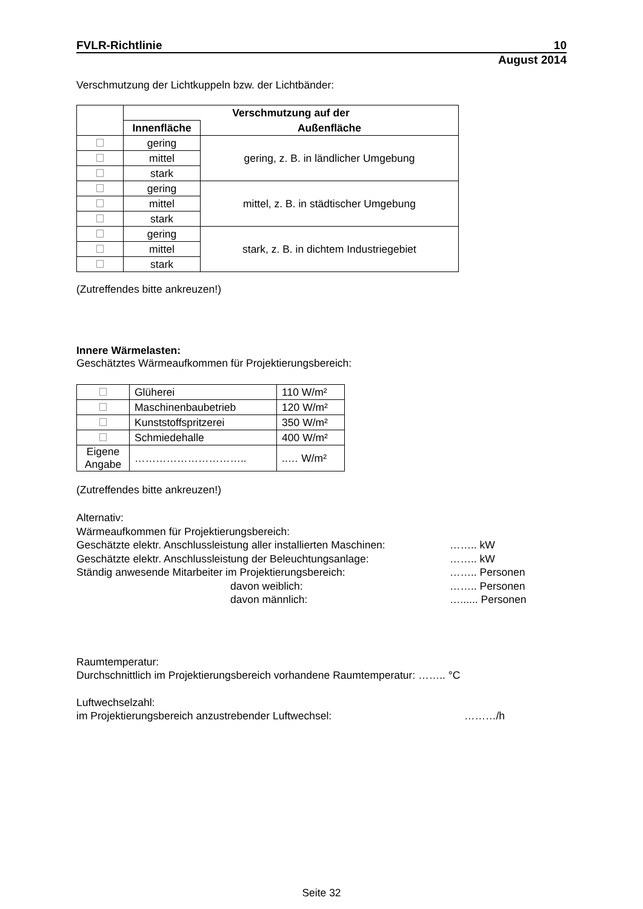FVLR-Richtlinie 10
August 2014
Verschmutzung der Lichtkuppeln bzw. der Lichtbänder:
| | Verschmutzung auf der | |
| --- | --- | --- |
| | Innenfläche | Außenfläche |
| | gering | gering, z. B. in ländlicher Umgebung |
| | mittel | |
| | stark | |
| | gering | mittel, z. B. in städtischer Umgebung |
| | mittel | |
| | stark | |
| | gering | stark, z. B. in dichtem Industriegebiet |
| | mittel | |
| | stark | |
(Zutreffendes bitte ankreuzen!)
Innere Wärmelasten:
Geschätztes Wärmeaufkommen für Projektierungsbereich:
| | Glüherei | 110 W/m² |
| | Maschinenbaubetrieb | 120 W/m² |
| | Kunststoffspritzerei | 350 W/m² |
| | Schmiedehalle | 400 W/m² |
| Eigene Angabe | ………………………….. | ..… W/m² |
(Zutreffendes bitte ankreuzen!)
Alternativ:
Wärmeaufkommen für Projektierungsbereich:
Geschätzte elektr. Anschlussleistung aller installierten Maschinen: …….. kW
Geschätzte elektr. Anschlussleistung der Beleuchtungsanlage: …….. kW
Ständig anwesende Mitarbeiter im Projektierungsbereich: …….. Personen
davon weiblich: …….. Personen
davon männlich: …...... Personen
Raumtemperatur:
Durchschnittlich im Projektierungsbereich vorhandene Raumtemperatur: …….. °C
Luftwechselzahl:
im Projektierungsbereich anzustrebender Luftwechsel: ………/h
Seite 32